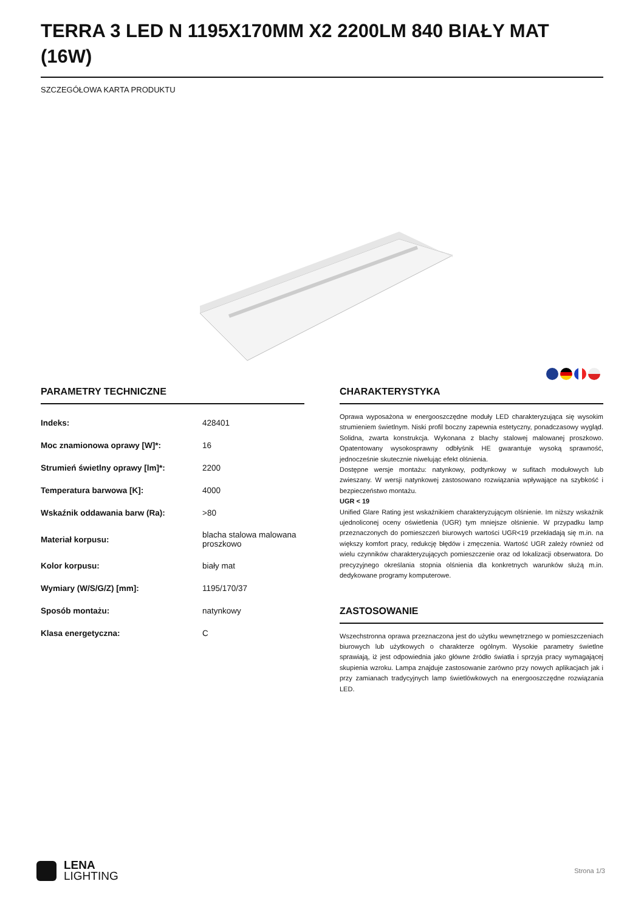TERRA 3 LED N 1195X170MM X2 2200LM 840 BIAŁY MAT (16W)
SZCZEGÓŁOWA KARTA PRODUKTU
PARAMETRY TECHNICZNE
| Indeks: | 428401 |
| Moc znamionowa oprawy [W]*: | 16 |
| Strumień świetlny oprawy [lm]*: | 2200 |
| Temperatura barwowa [K]: | 4000 |
| Wskaźnik oddawania barw (Ra): | >80 |
| Materiał korpusu: | blacha stalowa malowana proszkowo |
| Kolor korpusu: | biały mat |
| Wymiary (W/S/G/Z) [mm]: | 1195/170/37 |
| Sposób montażu: | natynkowy |
| Klasa energetyczna: | C |
CHARAKTERYSTYKA
Oprawa wyposażona w energooszczędne moduły LED charakteryzująca się wysokim strumieniem świetlnym. Niski profil boczny zapewnia estetyczny, ponadczasowy wygląd. Solidna, zwarta konstrukcja. Wykonana z blachy stalowej malowanej proszkowo. Opatentowany wysokosprawny odbłyśnik HE gwarantuje wysoką sprawność, jednocześnie skutecznie niwelując efekt olśnienia.
Dostępne wersje montażu: natynkowy, podtynkowy w sufitach modułowych lub zwieszany. W wersji natynkowej zastosowano rozwiązania wpływające na szybkość i bezpieczeństwo montażu.
UGR < 19
Unified Glare Rating jest wskaźnikiem charakteryzującym olśnienie. Im niższy wskaźnik ujednoliconej oceny oświetlenia (UGR) tym mniejsze olśnienie. W przypadku lamp przeznaczonych do pomieszczeń biurowych wartości UGR<19 przekładają się m.in. na większy komfort pracy, redukcję błędów i zmęczenia. Wartość UGR zależy również od wielu czynników charakteryzujących pomieszczenie oraz od lokalizacji obserwatora. Do precyzyjnego określania stopnia olśnienia dla konkretnych warunków służą m.in. dedykowane programy komputerowe.
ZASTOSOWANIE
Wszechstronna oprawa przeznaczona jest do użytku wewnętrznego w pomieszczeniach biurowych lub użytkowych o charakterze ogólnym. Wysokie parametry świetlne sprawiają, iż jest odpowiednia jako główne źródło światła i sprzyja pracy wymagającej skupienia wzroku. Lampa znajduje zastosowanie zarówno przy nowych aplikacjach jak i przy zamianach tradycyjnych lamp świetlówkowych na energooszczędne rozwiązania LED.
LENA
LIGHTING
Strona 1/3